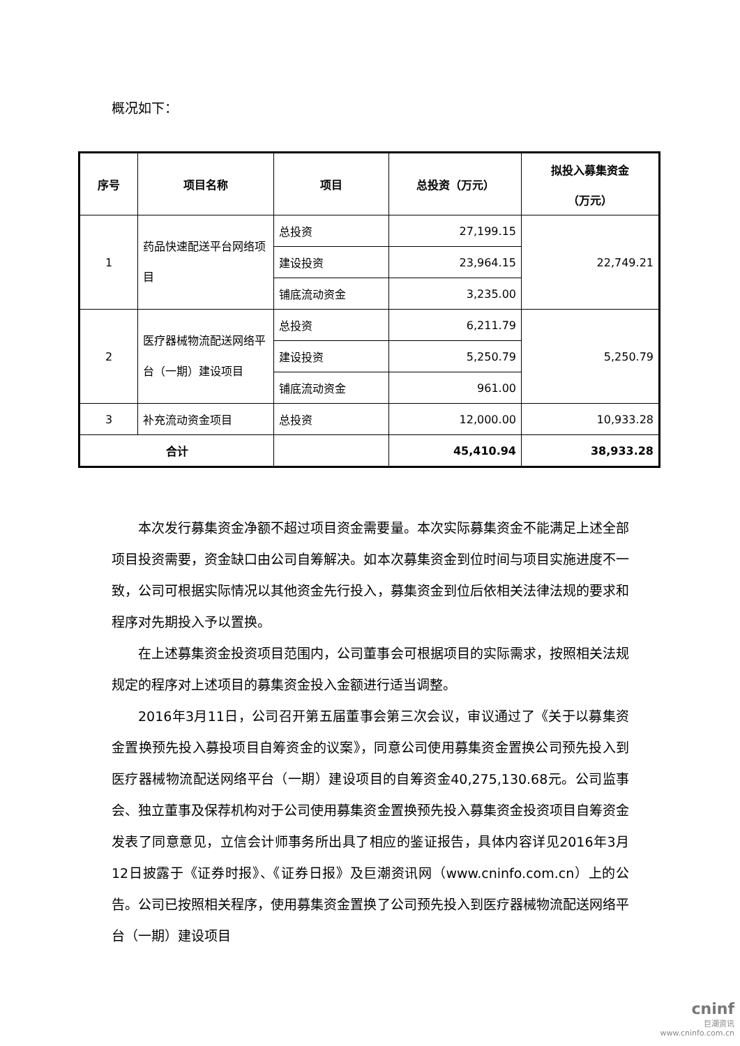概况如下：
| 序号 | 项目名称 | 项目 | 总投资（万元） | 拟投入募集资金 （万元） |
| --- | --- | --- | --- | --- |
| 1 | 药品快速配送平台网络项目 | 总投资 | 27,199.15 | 22,749.21 |
| | | 建设投资 | 23,964.15 | |
| | | 铺底流动资金 | 3,235.00 | |
| 2 | 医疗器械物流配送网络平台（一期）建设项目 | 总投资 | 6,211.79 | 5,250.79 |
| | | 建设投资 | 5,250.79 | |
| | | 铺底流动资金 | 961.00 | |
| 3 | 补充流动资金项目 | 总投资 | 12,000.00 | 10,933.28 |
| 合计 | | | 45,410.94 | 38,933.28 |
本次发行募集资金净额不超过项目资金需要量。本次实际募集资金不能满足上述全部项目投资需要，资金缺口由公司自筹解决。如本次募集资金到位时间与项目实施进度不一致，公司可根据实际情况以其他资金先行投入，募集资金到位后依相关法律法规的要求和程序对先期投入予以置换。
在上述募集资金投资项目范围内，公司董事会可根据项目的实际需求，按照相关法规规定的程序对上述项目的募集资金投入金额进行适当调整。
2016年3月11日，公司召开第五届董事会第三次会议，审议通过了《关于以募集资金置换预先投入募投项目自筹资金的议案》，同意公司使用募集资金置换公司预先投入到医疗器械物流配送网络平台（一期）建设项目的自筹资金40,275,130.68元。公司监事会、独立董事及保荐机构对于公司使用募集资金置换预先投入募集资金投资项目自筹资金发表了同意意见，立信会计师事务所出具了相应的鉴证报告，具体内容详见2016年3月12日披露于《证券时报》、《证券日报》及巨潮资讯网（www.cninfo.com.cn）上的公告。公司已按照相关程序，使用募集资金置换了公司预先投入到医疗器械物流配送网络平台（一期）建设项目
cninf
巨潮资讯
www.cninfo.com.cn